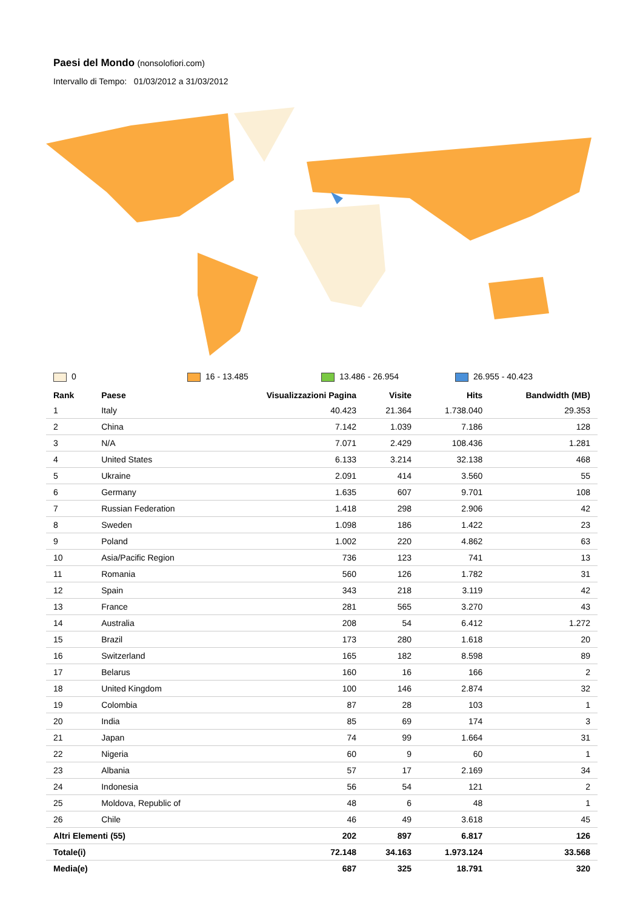Paesi del Mondo
(nonsolofiori.com)
Intervallo di Tempo: 01/03/2012 a 31/03/2012
0 16 - 13.485 13.486 - 26.954 26.955 - 40.423
| Rank | Paese | Visualizzazioni Pagina | Visite | Hits | Bandwidth (MB) |
| --- | --- | --- | --- | --- | --- |
| 1 | Italy | 40.423 | 21.364 | 1.738.040 | 29.353 |
| 2 | China | 7.142 | 1.039 | 7.186 | 128 |
| 3 | N/A | 7.071 | 2.429 | 108.436 | 1.281 |
| 4 | United States | 6.133 | 3.214 | 32.138 | 468 |
| 5 | Ukraine | 2.091 | 414 | 3.560 | 55 |
| 6 | Germany | 1.635 | 607 | 9.701 | 108 |
| 7 | Russian Federation | 1.418 | 298 | 2.906 | 42 |
| 8 | Sweden | 1.098 | 186 | 1.422 | 23 |
| 9 | Poland | 1.002 | 220 | 4.862 | 63 |
| 10 | Asia/Pacific Region | 736 | 123 | 741 | 13 |
| 11 | Romania | 560 | 126 | 1.782 | 31 |
| 12 | Spain | 343 | 218 | 3.119 | 42 |
| 13 | France | 281 | 565 | 3.270 | 43 |
| 14 | Australia | 208 | 54 | 6.412 | 1.272 |
| 15 | Brazil | 173 | 280 | 1.618 | 20 |
| 16 | Switzerland | 165 | 182 | 8.598 | 89 |
| 17 | Belarus | 160 | 16 | 166 | 2 |
| 18 | United Kingdom | 100 | 146 | 2.874 | 32 |
| 19 | Colombia | 87 | 28 | 103 | 1 |
| 20 | India | 85 | 69 | 174 | 3 |
| 21 | Japan | 74 | 99 | 1.664 | 31 |
| 22 | Nigeria | 60 | 9 | 60 | 1 |
| 23 | Albania | 57 | 17 | 2.169 | 34 |
| 24 | Indonesia | 56 | 54 | 121 | 2 |
| 25 | Moldova, Republic of | 48 | 6 | 48 | 1 |
| 26 | Chile | 46 | 49 | 3.618 | 45 |
| Altri Elementi (55) | | 202 | 897 | 6.817 | 126 |
| Totale(i) | | 72.148 | 34.163 | 1.973.124 | 33.568 |
| Media(e) | | 687 | 325 | 18.791 | 320 |